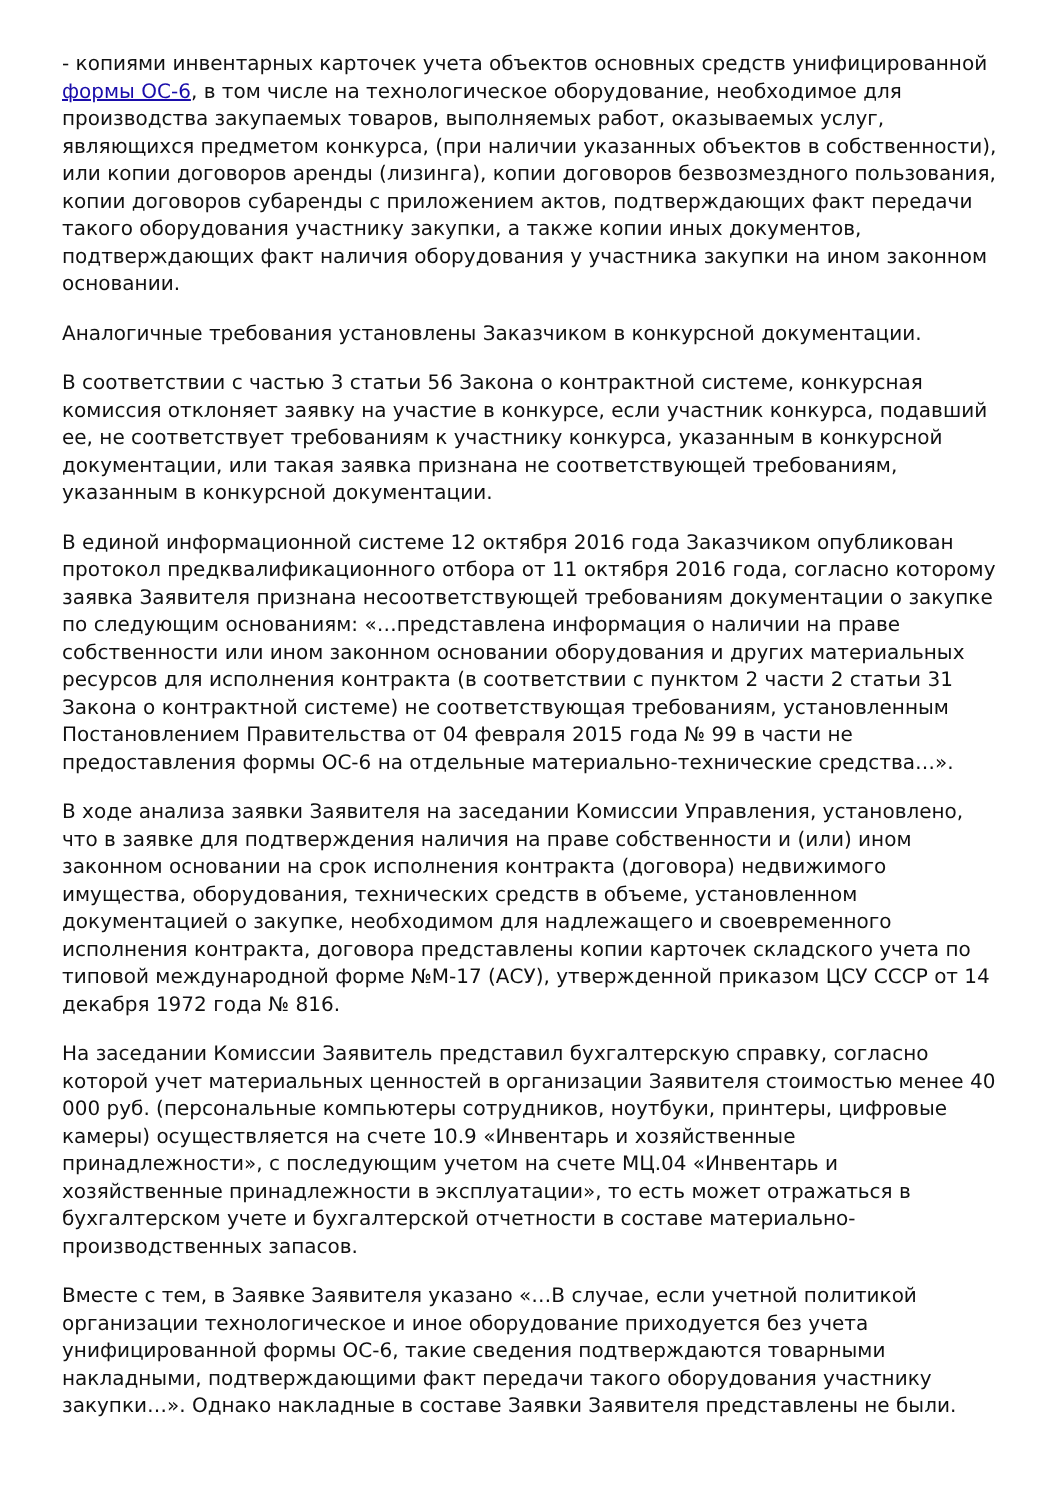- копиями инвентарных карточек учета объектов основных средств унифицированной формы ОС-6, в том числе на технологическое оборудование, необходимое для производства закупаемых товаров, выполняемых работ, оказываемых услуг, являющихся предметом конкурса, (при наличии указанных объектов в собственности), или копии договоров аренды (лизинга), копии договоров безвозмездного пользования, копии договоров субаренды с приложением актов, подтверждающих факт передачи такого оборудования участнику закупки, а также копии иных документов, подтверждающих факт наличия оборудования у участника закупки на ином законном основании.
Аналогичные требования установлены Заказчиком в конкурсной документации.
В соответствии с частью 3 статьи 56 Закона о контрактной системе, конкурсная комиссия отклоняет заявку на участие в конкурсе, если участник конкурса, подавший ее, не соответствует требованиям к участнику конкурса, указанным в конкурсной документации, или такая заявка признана не соответствующей требованиям, указанным в конкурсной документации.
В единой информационной системе 12 октября 2016 года Заказчиком опубликован протокол предквалификационного отбора от 11 октября 2016 года, согласно которому заявка Заявителя признана несоответствующей требованиям документации о закупке по следующим основаниям: «…представлена информация о наличии на праве собственности или ином законном основании оборудования и других материальных ресурсов для исполнения контракта (в соответствии с пунктом 2 части 2 статьи 31 Закона о контрактной системе) не соответствующая требованиям, установленным Постановлением Правительства от 04 февраля 2015 года № 99 в части не предоставления формы ОС-6 на отдельные материально-технические средства…».
В ходе анализа заявки Заявителя на заседании Комиссии Управления, установлено, что в заявке для подтверждения наличия на праве собственности и (или) ином законном основании на срок исполнения контракта (договора) недвижимого имущества, оборудования, технических средств в объеме, установленном документацией о закупке, необходимом для надлежащего и своевременного исполнения контракта, договора представлены копии карточек складского учета по типовой международной форме №М-17 (АСУ), утвержденной приказом ЦСУ СССР от 14 декабря 1972 года № 816.
На заседании Комиссии Заявитель представил бухгалтерскую справку, согласно которой учет материальных ценностей в организации Заявителя стоимостью менее 40 000 руб. (персональные компьютеры сотрудников, ноутбуки, принтеры, цифровые камеры) осуществляется на счете 10.9 «Инвентарь и хозяйственные принадлежности», с последующим учетом на счете МЦ.04 «Инвентарь и хозяйственные принадлежности в эксплуатации», то есть может отражаться в бухгалтерском учете и бухгалтерской отчетности в составе материально-производственных запасов.
Вместе с тем, в Заявке Заявителя указано «…В случае, если учетной политикой организации технологическое и иное оборудование приходуется без учета унифицированной формы ОС-6, такие сведения подтверждаются товарными накладными, подтверждающими факт передачи такого оборудования участнику закупки…». Однако накладные в составе Заявки Заявителя представлены не были.